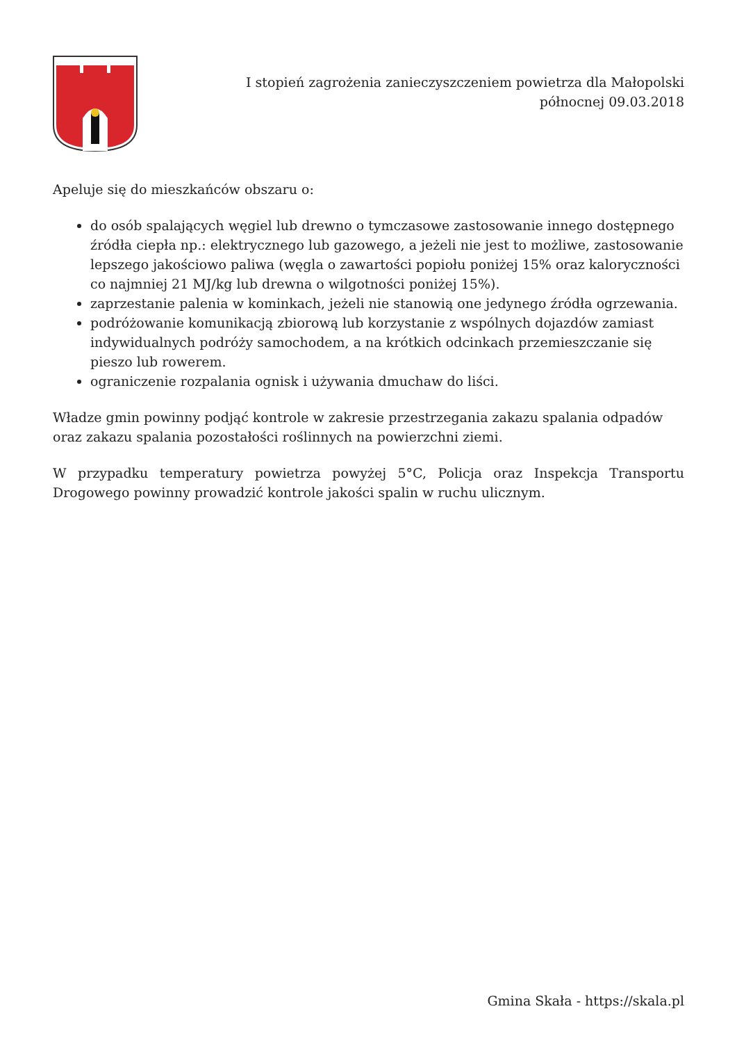I stopień zagrożenia zanieczyszczeniem powietrza dla Małopolski północnej 09.03.2018
Apeluje się do mieszkańców obszaru o:
do osób spalających węgiel lub drewno o tymczasowe zastosowanie innego dostępnego źródła ciepła np.: elektrycznego lub gazowego, a jeżeli nie jest to możliwe, zastosowanie lepszego jakościowo paliwa (węgla o zawartości popiołu poniżej 15% oraz kaloryczności co najmniej 21 MJ/kg lub drewna o wilgotności poniżej 15%).
zaprzestanie palenia w kominkach, jeżeli nie stanowią one jedynego źródła ogrzewania.
podróżowanie komunikacją zbiorową lub korzystanie z wspólnych dojazdów zamiast indywidualnych podróży samochodem, a na krótkich odcinkach przemieszczanie się pieszo lub rowerem.
ograniczenie rozpalania ognisk i używania dmuchaw do liści.
Władze gmin powinny podjąć kontrole w zakresie przestrzegania zakazu spalania odpadów oraz zakazu spalania pozostałości roślinnych na powierzchni ziemi.
W przypadku temperatury powietrza powyżej 5°C, Policja oraz Inspekcja Transportu Drogowego powinny prowadzić kontrole jakości spalin w ruchu ulicznym.
Gmina Skała - https://skala.pl